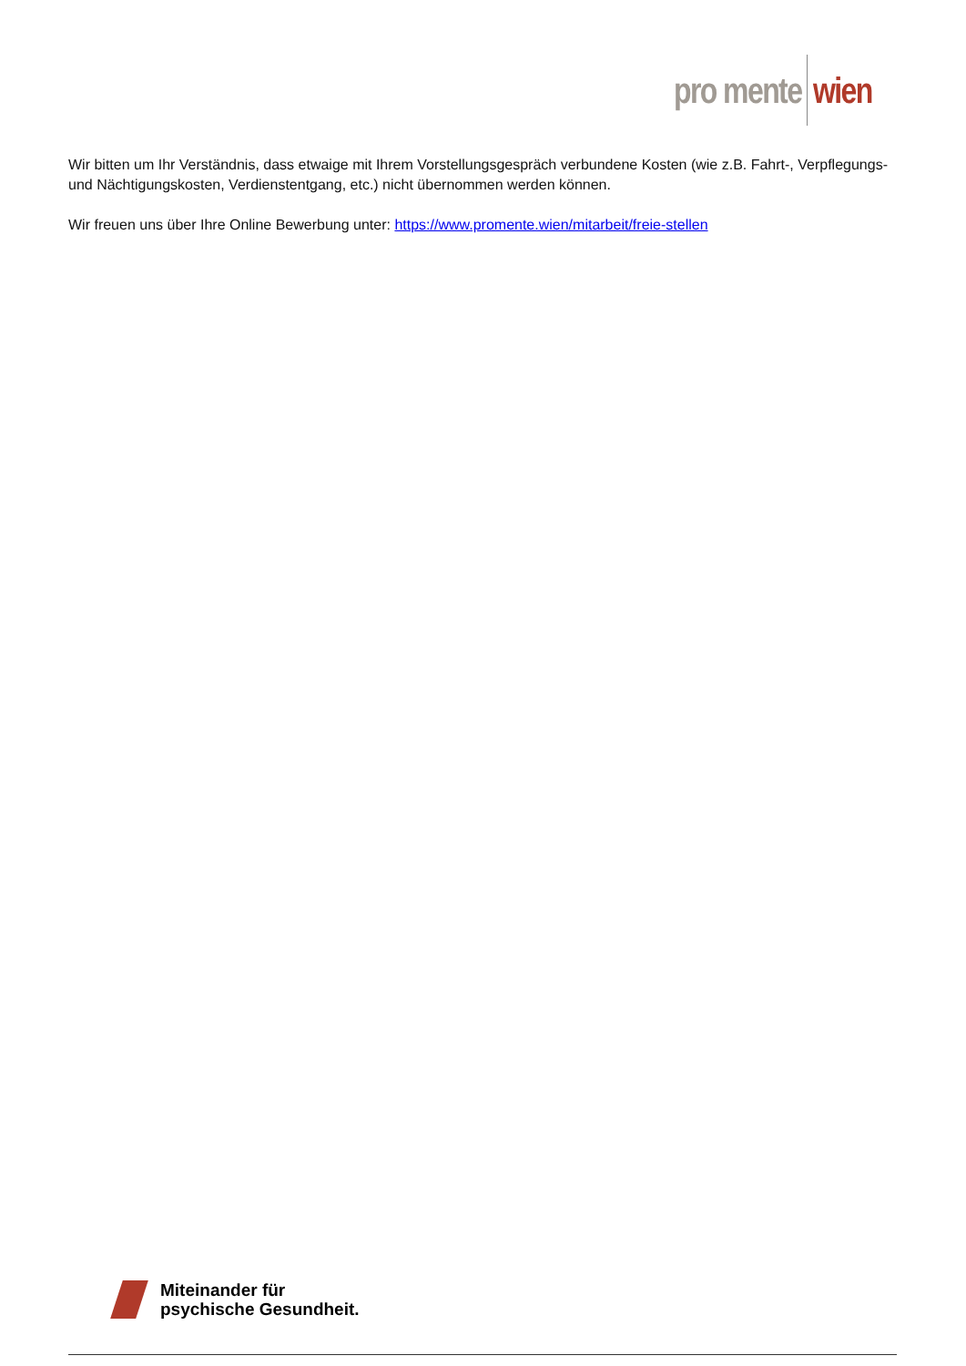pro mente wien
Wir bitten um Ihr Verständnis, dass etwaige mit Ihrem Vorstellungsgespräch verbundene Kosten (wie z.B. Fahrt-, Verpflegungs- und Nächtigungskosten, Verdienstentgang, etc.) nicht übernommen werden können.
Wir freuen uns über Ihre Online Bewerbung unter: https://www.promente.wien/mitarbeit/freie-stellen
Miteinander für
psychische Gesundheit.